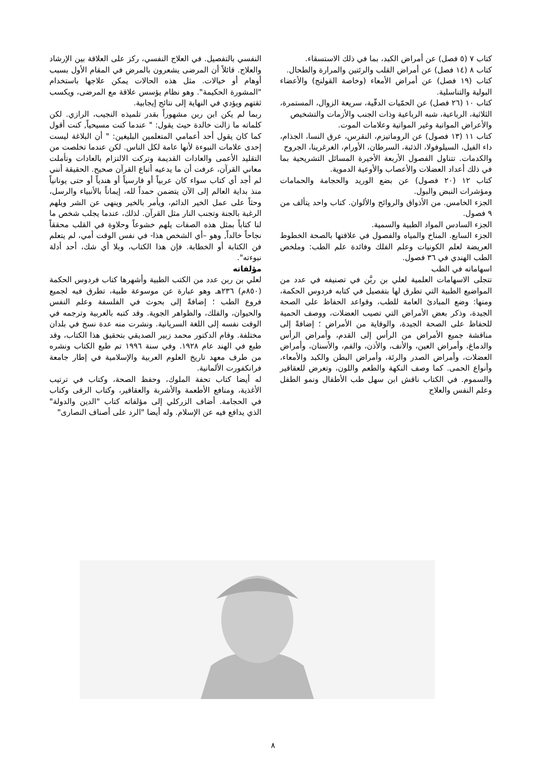كتاب ٧ (٥ فصل) عن أمراض الكبد، بما في ذلك الاستسقاء.
كتاب ٨ (١٤ فصل) عن أمراض القلب والرئتين والمرارة والطحال.
كتاب (١٩ فصل) عن أمراض الأمعاء (وخاصة القولنج) والأعضاء البولية والتناسلية.
كتاب ١٠ (٢٦ فصل) عن الحمّيات الدقّية، سريعة الزوال، المستمرة، الثلاثية، الرباعية، شبه الرباعية وذات الجنب والأزمات والتشخيص
والأعراض المواتية وغير المواتية وعلامات الموت.
كتاب ١١ (١٣ فصول) عن الروماتيزم، النقرس، عرق النسا، الجذام، داء الفيل، السيلوفولا، الذئبة، السرطان، الأورام، الغرغرينا، الجروح
والكدمات. تتناول الفصول الأربعة الأخيرة المسائل التشريحية بما في ذلك أعداد العضلات والأعصاب والأوعية الدموية.
كتاب ١٢ (٢٠ فصول) عن بضع الوريد والحجامة والحمامات ومؤشرات النبض والبول.
الجزء الخامس. من الأذواق والروائح والألوان. كتاب واحد يتألف من ٩ فصول.
الجزء السادس المواد الطبية والسمية.
الجزء السابع. المناخ والمياه والفصول في علاقتها بالصحة الخطوط العريضة لعلم الكونيات وعلم الفلك وفائدة علم الطب: وملخص الطب الهندي في ٣٦ فصول.
اسهاماته في الطب
تتجلى الاسهامات العلمية لعلي بن ربَّن في تصنيفه في عدد من المواضيع الطبية التي تطرق لها بتفصيل في كتابه فردوس الحكمة، ومنها: وضع المبادئ العامة للطب، وقواعد الحفاظ على الصحة الجيدة، وذكر بعض الأمراض التي تصيب العضلات، ووصف الحمية للحفاظ على الصحة الجيدة، والوقاية من الأمراض ؛ إضافةً إلى مناقشة جميع الأمراض من الرأس إلى القدم، وأمراض الرأس والدماغ، وأمراض العين، والأنف، والأذن، والفم، والأسنان، وأمراض العضلات، وأمراض الصدر والرئة، وأمراض البطن والكبد والأمعاء، وأنواع الحمى. كما وصف النكهة والطعم واللون، وتعرض للعقاقير والسموم. في الكتاب ناقش ابن سهل طب الأطفال ونمو الطفل وعلم النفس والعلاج
النفسي بالتفصيل. في العلاج النفسي، ركز على العلاقة بين الإرشاد والعلاج. قائلاً أن المرضى يشعرون بالمرض في المقام الأول بسبب أوهام أو خيالات. مثل هذه الحالات يمكن علاجها باستخدام "المشورة الحكيمة". وهو نظام يؤسس علاقة مع المرضى، ويكسب ثقتهم ويؤدي في النهاية إلى نتائج إيجابية.
ربما لم يكن ابن ربن مشهوراً بقدر تلميذه النجيب، الرازي. لكن كلماته ما زالت خالدة حيث يقول: " عندما كنت مسيحياً, كنت أقول كما كان يقول أحد أعمامي المتعلمين البليغين: " أن البلاغة ليست إحدى علامات النبوءة لأنها عامة لكل الناس. لكن عندما تخلصت من التقليد الأعمى والعادات القديمة وتركت الالتزام بالعادات وتأملت معاني القرآن، عرفت أن ما يدعيه أتباع القرآن صحيح. الحقيقة أنني لم أجد أي كتاب سواء كان عربياً أو فارسياً أو هندياً أو حتى يونانياً منذ بداية العالم إلى الآن يتضمن حمداً لله، إيماناً بالأنبياء والرسل، وحثاً على عمل الخير الدائم، ويأمر بالخير وينهى عن الشر ويلهم الرغبة بالجنة وتجنب النار مثل القرآن. لذلك، عندما يجلب شخص ما لنا كتاباً بمثل هذه الصفات يلهم خشوعاً وحلاوة في القلب محققاً نجاحاً خالداً, وهو –أي الشخص هذا- في نفس الوقت أمي، لم يتعلم فن الكتابة أو الخطابة. فإن هذا الكتاب، وبلا أي شك، أحد أدلة نبوءته".
مؤلفاته
لعلي بن ربن عدد من الكتب الطبية وأشهرها كتاب فردوس الحكمة (٨٥٠م) ٢٣٦هـ وهو عبارة عن موسوعة طبية، تطرق فيه لجميع فروع الطب ؛ إضافةً إلى بحوث في الفلسفة وعلم النفس والحيوان، والفلك، والظواهر الجوية. وقد كتبه بالعربية وترجمه في الوقت نفسه إلى اللغة السريانية. ونشرت منه عدة نسخ في بلدان مختلفة. وقام الدكتور محمد زبير الصديقي بتحقيق هذا الكتاب، وقد طبع في الهند عام ١٩٢٨. وفي سنة ١٩٩٦ تم طبع الكتاب ونشره من طرف معهد تاريخ العلوم العربية والإسلامية في إطار جامعة فرانكفورت الألمانية.
له أيضا كتاب تحفة الملوك، وحفظ الصحة، وكتاب في ترتيب الأغذية، ومنافع الأطعمة والأشربة والعقاقير، وكتاب الرقى وكتاب في الحجامة. أضاف الزركلي إلى مؤلفاته كتاب "الدين والدولة" الذي يدافع فيه عن الإسلام. وله أيضا "الرد على أصناف النصارى"
٨